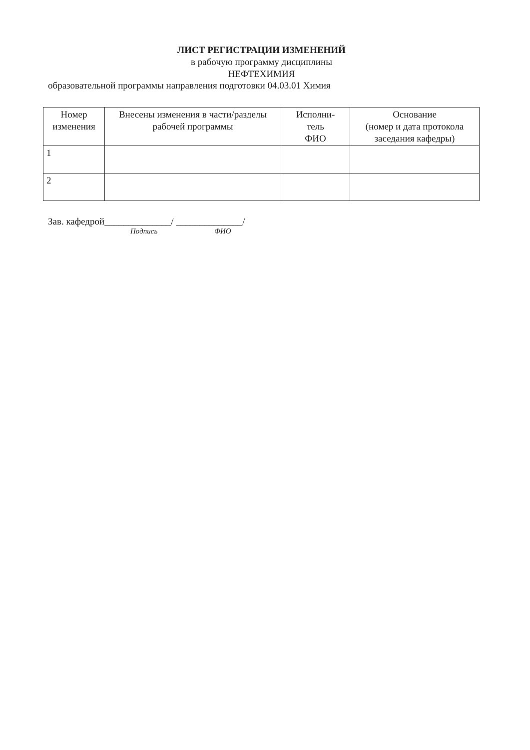ЛИСТ РЕГИСТРАЦИИ ИЗМЕНЕНИЙ
в рабочую программу дисциплины
НЕФТЕХИМИЯ
образовательной программы направления подготовки 04.03.01 Химия
| Номер изменения | Внесены изменения в части/разделы рабочей программы | Исполни- тель ФИО | Основание (номер и дата протокола заседания кафедры) |
| --- | --- | --- | --- |
| 1 | | | |
| 2 | | | |
Зав. кафедрой______________/ ______________/
Подпись ФИО